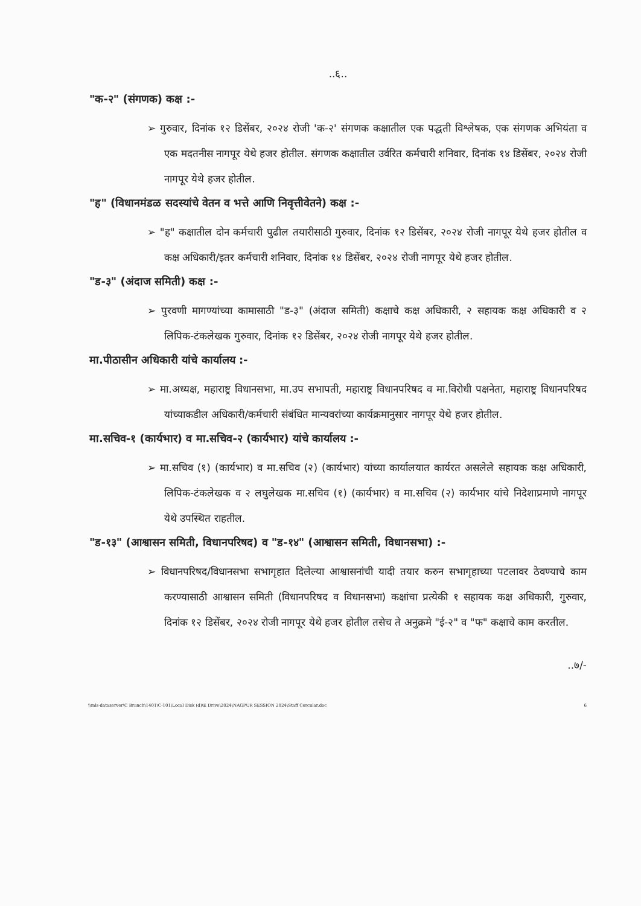..६..
"क-२" (संगणक) कक्ष :-
➢ गुरुवार, दिनांक १२ डिसेंबर, २०२४ रोजी 'क-२' संगणक कक्षातील एक पद्धती विश्लेषक, एक संगणक अभियंता व एक मदतनीस नागपूर येथे हजर होतील. संगणक कक्षातील उर्वरित कर्मचारी शनिवार, दिनांक १४ डिसेंबर, २०२४ रोजी नागपूर येथे हजर होतील.
"ह" (विधानमंडळ सदस्यांचे वेतन व भत्ते आणि निवृत्तीवेतने) कक्ष :-
➢ "ह" कक्षातील दोन कर्मचारी पुढील तयारीसाठी गुरुवार, दिनांक १२ डिसेंबर, २०२४ रोजी नागपूर येथे हजर होतील व कक्ष अधिकारी/इतर कर्मचारी शनिवार, दिनांक १४ डिसेंबर, २०२४ रोजी नागपूर येथे हजर होतील.
"ड-३" (अंदाज समिती) कक्ष :-
➢ पुरवणी मागण्यांच्या कामासाठी "ड-३" (अंदाज समिती) कक्षाचे कक्ष अधिकारी, २ सहायक कक्ष अधिकारी व २ लिपिक-टंकलेखक गुरुवार, दिनांक १२ डिसेंबर, २०२४ रोजी नागपूर येथे हजर होतील.
मा.पीठासीन अधिकारी यांचे कार्यालय :-
➢ मा.अध्यक्ष, महाराष्ट्र विधानसभा, मा.उप सभापती, महाराष्ट्र विधानपरिषद व मा.विरोधी पक्षनेता, महाराष्ट्र विधानपरिषद यांच्याकडील अधिकारी/कर्मचारी संबंधित मान्यवरांच्या कार्यक्रमानुसार नागपूर येथे हजर होतील.
मा.सचिव-१ (कार्यभार) व मा.सचिव-२ (कार्यभार) यांचे कार्यालय :-
➢ मा.सचिव (१) (कार्यभार) व मा.सचिव (२) (कार्यभार) यांच्या कार्यालयात कार्यरत असलेले सहायक कक्ष अधिकारी, लिपिक-टंकलेखक व २ लघुलेखक मा.सचिव (१) (कार्यभार) व मा.सचिव (२) कार्यभार यांचे निदेशाप्रमाणे नागपूर येथे उपस्थित राहतील.
"ड-१३" (आश्वासन समिती, विधानपरिषद) व "ड-१४" (आश्वासन समिती, विधानसभा) :-
➢ विधानपरिषद/विधानसभा सभागृहात दिलेल्या आश्वासनांची यादी तयार करुन सभागृहाच्या पटलावर ठेवण्याचे काम करण्यासाठी आश्वासन समिती (विधानपरिषद व विधानसभा) कक्षांचा प्रत्येकी १ सहायक कक्ष अधिकारी, गुरुवार, दिनांक १२ डिसेंबर, २०२४ रोजी नागपूर येथे हजर होतील तसेच ते अनुक्रमे "ई-२" व "फ" कक्षाचे काम करतील.
..७/-
\\mls-dataserver\C Branch\1401\C-101\Local Disk (d)\E Drive\2024\NAGPUR SESSION 2024\Staff Cercular.doc 6